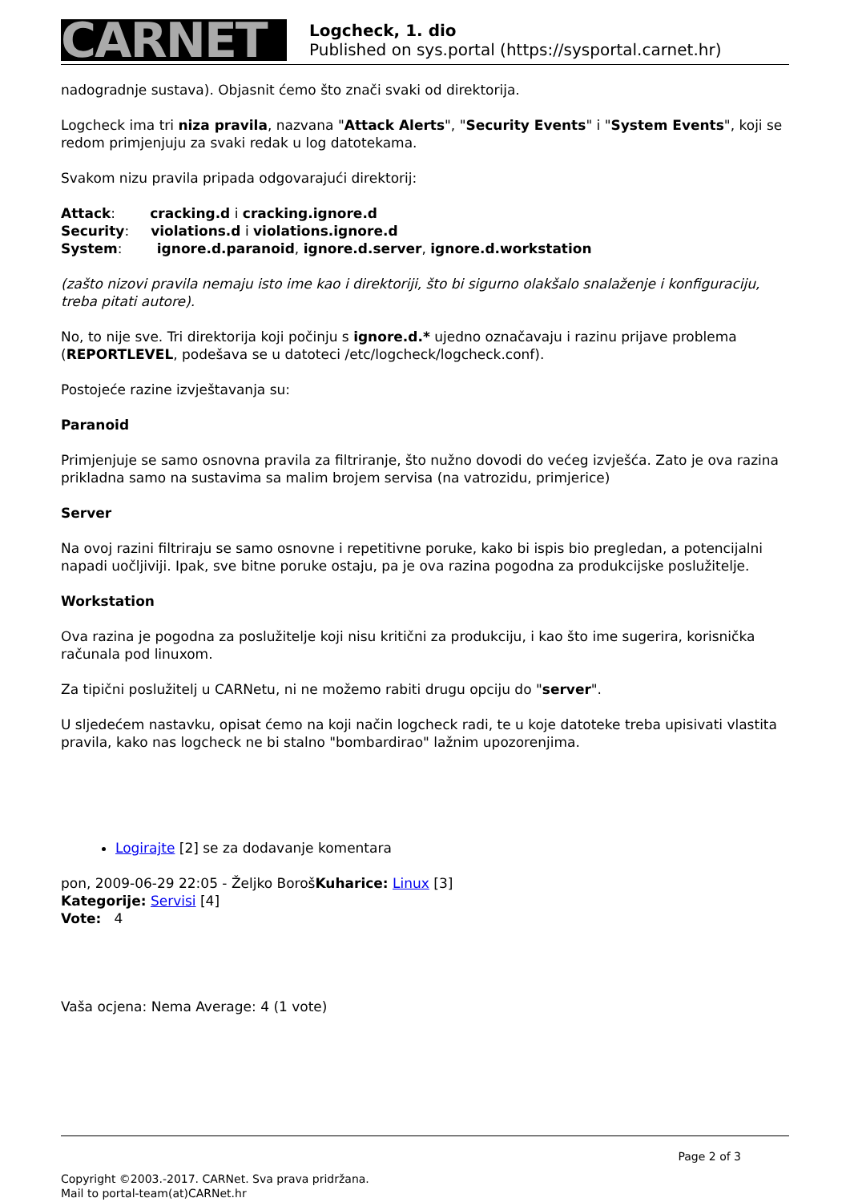CARNET
Logcheck, 1. dio
Published on sys.portal (https://sysportal.carnet.hr)
nadogradnje sustava). Objasnit ćemo što znači svaki od direktorija.
Logcheck ima tri niza pravila, nazvana "Attack Alerts", "Security Events" i "System Events", koji se redom primjenjuju za svaki redak u log datotekama.
Svakom nizu pravila pripada odgovarajući direktorij:
Attack: cracking.d i cracking.ignore.d
Security: violations.d i violations.ignore.d
System: ignore.d.paranoid, ignore.d.server, ignore.d.workstation
(zašto nizovi pravila nemaju isto ime kao i direktoriji, što bi sigurno olakšalo snalaženje i konfiguraciju, treba pitati autore).
No, to nije sve. Tri direktorija koji počinju s ignore.d.* ujedno označavaju i razinu prijave problema (REPORTLEVEL, podešava se u datoteci /etc/logcheck/logcheck.conf).
Postojeće razine izvještavanja su:
Paranoid
Primjenjuje se samo osnovna pravila za filtriranje, što nužno dovodi do većeg izvješća. Zato je ova razina prikladna samo na sustavima sa malim brojem servisa (na vatrozidu, primjerice)
Server
Na ovoj razini filtriraju se samo osnovne i repetitivne poruke, kako bi ispis bio pregledan, a potencijalni napadi uočljiviji. Ipak, sve bitne poruke ostaju, pa je ova razina pogodna za produkcijske poslužitelje.
Workstation
Ova razina je pogodna za poslužitelje koji nisu kritični za produkciju, i kao što ime sugerira, korisnička računala pod linuxom.
Za tipični poslužitelj u CARNetu, ni ne možemo rabiti drugu opciju do "server".
U sljedećem nastavku, opisat ćemo na koji način logcheck radi, te u koje datoteke treba upisivati vlastita pravila, kako nas logcheck ne bi stalno "bombardirao" lažnim upozorenjima.
Logirajte [2] se za dodavanje komentara
pon, 2009-06-29 22:05 - Željko BorošKuharice: Linux [3]
Kategorije: Servisi [4]
Vote: 4
Vaša ocjena: Nema Average: 4 (1 vote)
Page 2 of 3
Copyright ©2003.-2017. CARNet. Sva prava pridržana.
Mail to portal-team(at)CARNet.hr